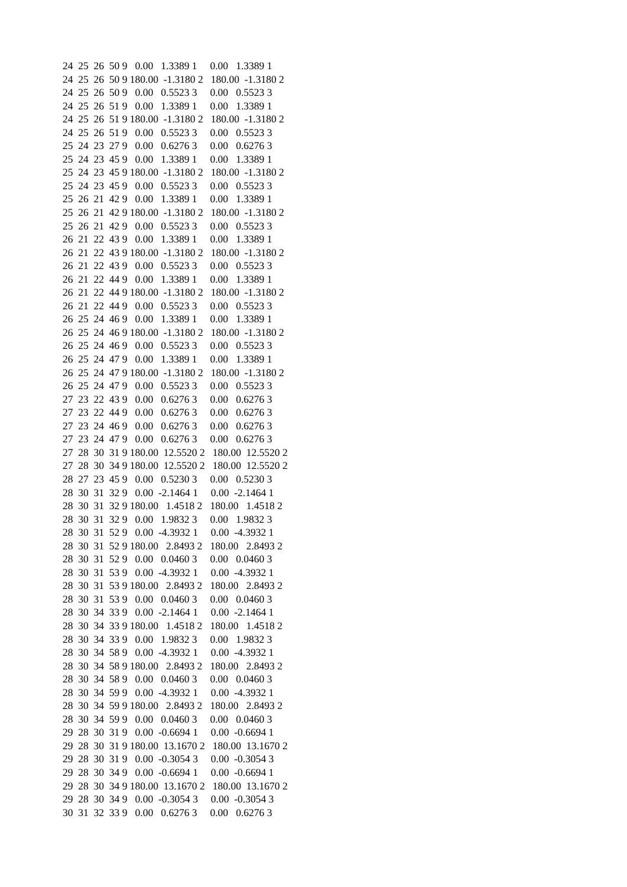24  25  26  50 9   0.00   1.3389 1     0.00   1.3389 1
24  25  26  50 9 180.00  -1.3180 2   180.00  -1.3180 2
24  25  26  50 9   0.00   0.5523 3     0.00   0.5523 3
24  25  26  51 9   0.00   1.3389 1     0.00   1.3389 1
24  25  26  51 9 180.00  -1.3180 2   180.00  -1.3180 2
24  25  26  51 9   0.00   0.5523 3     0.00   0.5523 3
25  24  23  27 9   0.00   0.6276 3     0.00   0.6276 3
25  24  23  45 9   0.00   1.3389 1     0.00   1.3389 1
25  24  23  45 9 180.00  -1.3180 2   180.00  -1.3180 2
25  24  23  45 9   0.00   0.5523 3     0.00   0.5523 3
25  26  21  42 9   0.00   1.3389 1     0.00   1.3389 1
25  26  21  42 9 180.00  -1.3180 2   180.00  -1.3180 2
25  26  21  42 9   0.00   0.5523 3     0.00   0.5523 3
26  21  22  43 9   0.00   1.3389 1     0.00   1.3389 1
26  21  22  43 9 180.00  -1.3180 2   180.00  -1.3180 2
26  21  22  43 9   0.00   0.5523 3     0.00   0.5523 3
26  21  22  44 9   0.00   1.3389 1     0.00   1.3389 1
26  21  22  44 9 180.00  -1.3180 2   180.00  -1.3180 2
26  21  22  44 9   0.00   0.5523 3     0.00   0.5523 3
26  25  24  46 9   0.00   1.3389 1     0.00   1.3389 1
26  25  24  46 9 180.00  -1.3180 2   180.00  -1.3180 2
26  25  24  46 9   0.00   0.5523 3     0.00   0.5523 3
26  25  24  47 9   0.00   1.3389 1     0.00   1.3389 1
26  25  24  47 9 180.00  -1.3180 2   180.00  -1.3180 2
26  25  24  47 9   0.00   0.5523 3     0.00   0.5523 3
27  23  22  43 9   0.00   0.6276 3     0.00   0.6276 3
27  23  22  44 9   0.00   0.6276 3     0.00   0.6276 3
27  23  24  46 9   0.00   0.6276 3     0.00   0.6276 3
27  23  24  47 9   0.00   0.6276 3     0.00   0.6276 3
27  28  30  31 9 180.00  12.5520 2   180.00  12.5520 2
27  28  30  34 9 180.00  12.5520 2   180.00  12.5520 2
28  27  23  45 9   0.00   0.5230 3     0.00   0.5230 3
28  30  31  32 9   0.00  -2.1464 1     0.00  -2.1464 1
28  30  31  32 9 180.00   1.4518 2   180.00   1.4518 2
28  30  31  32 9   0.00   1.9832 3     0.00   1.9832 3
28  30  31  52 9   0.00  -4.3932 1     0.00  -4.3932 1
28  30  31  52 9 180.00   2.8493 2   180.00   2.8493 2
28  30  31  52 9   0.00   0.0460 3     0.00   0.0460 3
28  30  31  53 9   0.00  -4.3932 1     0.00  -4.3932 1
28  30  31  53 9 180.00   2.8493 2   180.00   2.8493 2
28  30  31  53 9   0.00   0.0460 3     0.00   0.0460 3
28  30  34  33 9   0.00  -2.1464 1     0.00  -2.1464 1
28  30  34  33 9 180.00   1.4518 2   180.00   1.4518 2
28  30  34  33 9   0.00   1.9832 3     0.00   1.9832 3
28  30  34  58 9   0.00  -4.3932 1     0.00  -4.3932 1
28  30  34  58 9 180.00   2.8493 2   180.00   2.8493 2
28  30  34  58 9   0.00   0.0460 3     0.00   0.0460 3
28  30  34  59 9   0.00  -4.3932 1     0.00  -4.3932 1
28  30  34  59 9 180.00   2.8493 2   180.00   2.8493 2
28  30  34  59 9   0.00   0.0460 3     0.00   0.0460 3
29  28  30  31 9   0.00  -0.6694 1     0.00  -0.6694 1
29  28  30  31 9 180.00  13.1670 2   180.00  13.1670 2
29  28  30  31 9   0.00  -0.3054 3     0.00  -0.3054 3
29  28  30  34 9   0.00  -0.6694 1     0.00  -0.6694 1
29  28  30  34 9 180.00  13.1670 2   180.00  13.1670 2
29  28  30  34 9   0.00  -0.3054 3     0.00  -0.3054 3
30  31  32  33 9   0.00   0.6276 3     0.00   0.6276 3